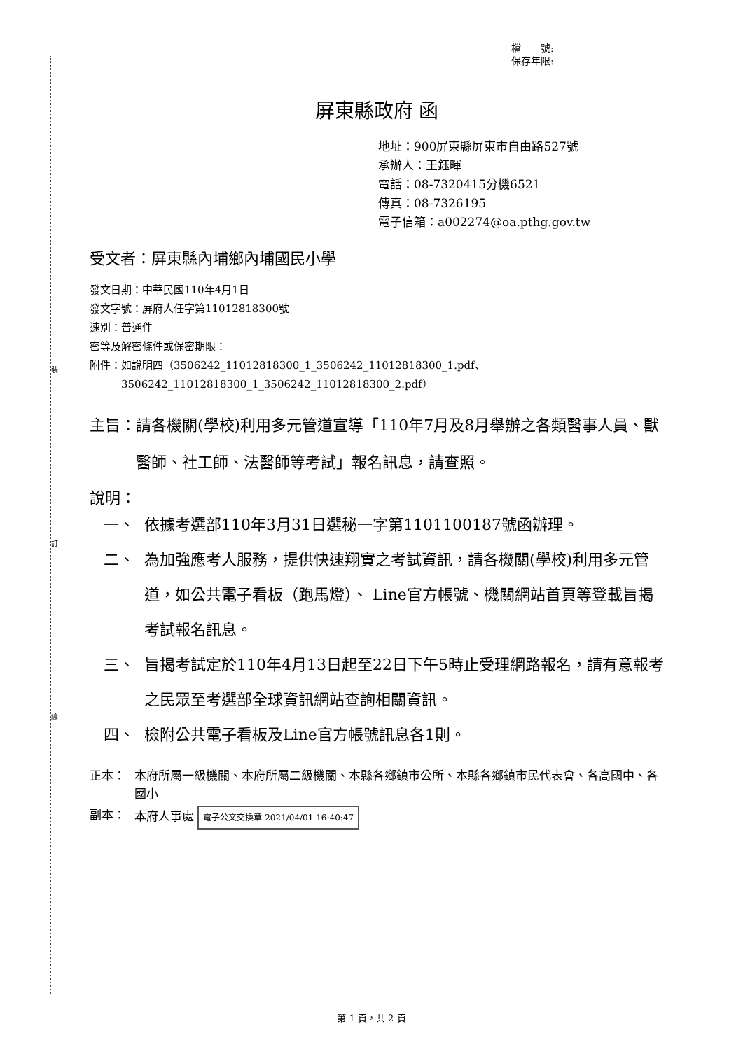裝
訂
線
檔　　號:
保存年限:
屏東縣政府 函
地址：900屏東縣屏東市自由路527號
承辦人：王鈺暉
電話：08-7320415分機6521
傳真：08-7326195
電子信箱：a002274@oa.pthg.gov.tw
受文者：屏東縣內埔鄉內埔國民小學
發文日期：中華民國110年4月1日
發文字號：屏府人任字第11012818300號
速別：普通件
密等及解密條件或保密期限：
附件：如說明四（3506242_11012818300_1_3506242_11012818300_1.pdf、
　　　3506242_11012818300_1_3506242_11012818300_2.pdf）
主旨： 請各機關(學校)利用多元管道宣導「110年7月及8月舉辦之各類醫事人員、獸醫師、社工師、法醫師等考試」報名訊息，請查照。
說明：
一、 依據考選部110年3月31日選秘一字第1101100187號函辦理。
二、 為加強應考人服務，提供快速翔實之考試資訊，請各機關(學校)利用多元管道，如公共電子看板（跑馬燈）、 Line官方帳號、機關網站首頁等登載旨揭考試報名訊息。
三、 旨揭考試定於110年4月13日起至22日下午5時止受理網路報名，請有意報考之民眾至考選部全球資訊網站查詢相關資訊。
四、 檢附公共電子看板及Line官方帳號訊息各1則。
正本： 本府所屬一級機關、本府所屬二級機關、本縣各鄉鎮市公所、本縣各鄉鎮市民代表會、各高國中、各國小
副本： 本府人事處 電子公文交換章 2021/04/01 16:40:47
第 1 頁，共 2 頁